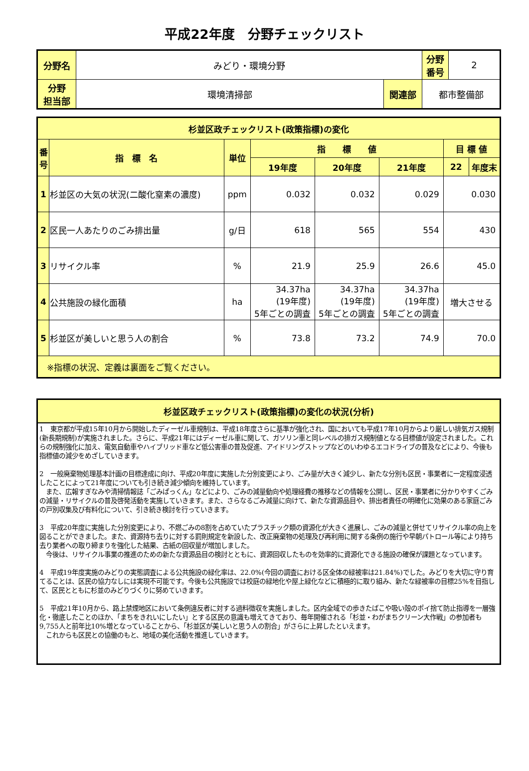平成22年度　分野チェックリスト
| 分野名 | みどり・環境分野 | | | 分野 番号 | 2 |
| 分野 担当部 | 環境清掃部 | 関連部 | 都市整備部 | | |
| 杉並区政チェックリスト(政策指標)の変化 | | | | | | | |
| --- | --- | --- | --- | --- | --- | --- | --- |
| 番号 | 指 標 名 | 単位 | 指 標 値 | | | 目 標 値 | |
| | | | 19年度 | 20年度 | 21年度 | 22 | 年度末 |
| 1 | 杉並区の大気の状況(二酸化窒素の濃度) | ppm | 0.032 | 0.032 | 0.029 | 0.030 | |
| 2 | 区民一人あたりのごみ排出量 | g/日 | 618 | 565 | 554 | 430 | |
| 3 | リサイクル率 | % | 21.9 | 25.9 | 26.6 | 45.0 | |
| 4 | 公共施設の緑化面積 | ha | 34.37ha (19年度) 5年ごとの調査 | 34.37ha (19年度) 5年ごとの調査 | 34.37ha (19年度) 5年ごとの調査 | 増大させる | |
| 5 | 杉並区が美しいと思う人の割合 | % | 73.8 | 73.2 | 74.9 | 70.0 | |
| ※指標の状況、定義は裏面をご覧ください。 | | | | | | | |
杉並区政チェックリスト(政策指標)の変化の状況(分析)
1　東京都が平成15年10月から開始したディーゼル車規制は、平成18年度さらに基準が強化され、国においても平成17年10月からより厳しい排気ガス規制(新長期規制)が実施されました。さらに、平成21年にはディーゼル車に関して、ガソリン車と同レベルの排ガス規制値となる目標値が設定されました。これらの規制強化に加え、電気自動車やハイブリッド車など低公害車の普及促進、アイドリングストップなどのいわゆるエコドライブの普及などにより、今後も指標値の減少をめざしていきます。
2　一般廃棄物処理基本計画の目標達成に向け、平成20年度に実施した分別変更により、ごみ量が大きく減少し、新たな分別も区民・事業者に一定程度浸透したことによって21年度についても引き続き減少傾向を維持しています。
　また、広報すぎなみや清掃情報誌「ごみぱっくん」などにより、ごみの減量動向や処理経費の推移などの情報を公開し、区民・事業者に分かりやすくごみの減量・リサイクルの普及啓発活動を実施していきます。また、さらなるごみ減量に向けて、新たな資源品目や、排出者責任の明確化に効果のある家庭ごみの戸別収集及び有料化について、引き続き検討を行っていきます。
3　平成20年度に実施した分別変更により、不燃ごみの8割を占めていたプラスチック類の資源化が大きく進展し、ごみの減量と併せてリサイクル率の向上を図ることができました。また、資源持ち去りに対する罰則規定を新設した、改正廃棄物の処理及び再利用に関する条例の施行や早朝パトロール等により持ち去り業者への取り締まりを強化した結果、古紙の回収量が増加しました。
　今後は、リサイクル事業の推進のための新たな資源品目の検討とともに、資源回収したものを効率的に資源化できる施設の確保が課題となっています。
4　平成19年度実施のみどりの実態調査による公共施設の緑化率は、22.0%(今回の調査における区全体の緑被率は21.84%)でした。みどりを大切に守り育てることは、区民の協力なしには実現不可能です。今後も公共施設では校庭の緑地化や屋上緑化などに積極的に取り組み、新たな緑被率の目標25%を目指して、区民とともに杉並のみどりづくりに努めていきます。
5　平成21年10月から、路上禁煙地区において条例違反者に対する過料徴収を実施しました。区内全域での歩きたばこや吸い殻のポイ捨て防止指導を一層強化・徹底したことのほか、「まちをきれいにしたい」とする区民の意識も増えてきており、毎年開催される「杉並・わがまちクリーン大作戦」の参加者も9,755人と前年比10%増となっていることから、「杉並区が美しいと思う人の割合」がさらに上昇したといえます。
　これからも区民との協働のもと、地域の美化活動を推進していきます。